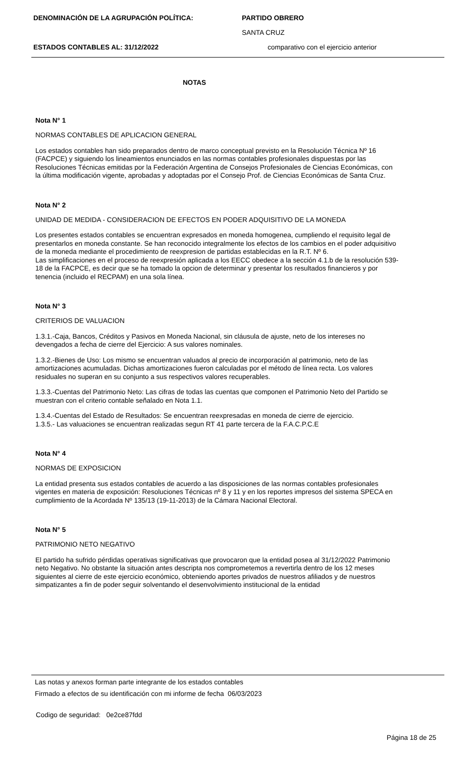DENOMINACIÓN DE LA AGRUPACIÓN POLÍTICA: PARTIDO OBRERO
SANTA CRUZ
ESTADOS CONTABLES AL: 31/12/2022 comparativo con el ejercicio anterior
NOTAS
Nota N° 1
NORMAS CONTABLES DE APLICACION GENERAL
Los estados contables han sido preparados dentro de marco conceptual previsto en la Resolución Técnica Nº 16 (FACPCE) y siguiendo los lineamientos enunciados en las normas contables profesionales dispuestas por las Resoluciones Técnicas emitidas por la Federación Argentina de Consejos Profesionales de Ciencias Económicas, con la última modificación vigente, aprobadas y adoptadas por el Consejo Prof. de Ciencias Económicas de Santa Cruz.
Nota N° 2
UNIDAD DE MEDIDA - CONSIDERACION DE EFECTOS EN PODER ADQUISITIVO DE LA MONEDA
Los presentes estados contables se encuentran expresados en moneda homogenea, cumpliendo el requisito legal de presentarlos en moneda constante. Se han reconocido integralmente los efectos de los cambios en el poder adquisitivo de la moneda mediante el procedimiento de reexpresion de partidas establecidas en la R.T. Nº 6.
Las simplificaciones en el proceso de reexpresión aplicada a los EECC obedece a la sección 4.1.b de la resolución 539-18 de la FACPCE, es decir que se ha tomado la opcion de determinar y presentar los resultados financieros y por tenencia (incluido el RECPAM) en una sola línea.
Nota N° 3
CRITERIOS DE VALUACION
1.3.1.-Caja, Bancos, Créditos y Pasivos en Moneda Nacional, sin cláusula de ajuste, neto de los intereses no devengados a fecha de cierre del Ejercicio: A sus valores nominales.
1.3.2.-Bienes de Uso: Los mismo se encuentran valuados al precio de incorporación al patrimonio, neto de las amortizaciones acumuladas. Dichas amortizaciones fueron calculadas por el método de línea recta. Los valores residuales no superan en su conjunto a sus respectivos valores recuperables.
1.3.3.-Cuentas del Patrimonio Neto: Las cifras de todas las cuentas que componen el Patrimonio Neto del Partido se muestran con el criterio contable señalado en Nota 1.1.
1.3.4.-Cuentas del Estado de Resultados: Se encuentran reexpresadas en moneda de cierre de ejercicio.
1.3.5.- Las valuaciones se encuentran realizadas segun RT 41 parte tercera de la F.A.C.P.C.E
Nota N° 4
NORMAS DE EXPOSICION
La entidad presenta sus estados contables de acuerdo a las disposiciones de las normas contables profesionales vigentes en materia de exposición: Resoluciones Técnicas nº 8 y 11 y en los reportes impresos del sistema SPECA en cumplimiento de la Acordada Nº 135/13 (19-11-2013) de la Cámara Nacional Electoral.
Nota N° 5
PATRIMONIO NETO NEGATIVO
El partido ha sufrido pérdidas operativas significativas que provocaron que la entidad posea al 31/12/2022 Patrimonio neto Negativo. No obstante la situación antes descripta nos comprometemos a revertirla dentro de los 12 meses siguientes al cierre de este ejercicio económico, obteniendo aportes privados de nuestros afiliados y de nuestros simpatizantes a fin de poder seguir solventando el desenvolvimiento institucional de la entidad
Las notas y anexos forman parte integrante de los estados contables
Firmado a efectos de su identificación con mi informe de fecha 06/03/2023
Codigo de seguridad: 0e2ce87fdd
Página 18 de 25